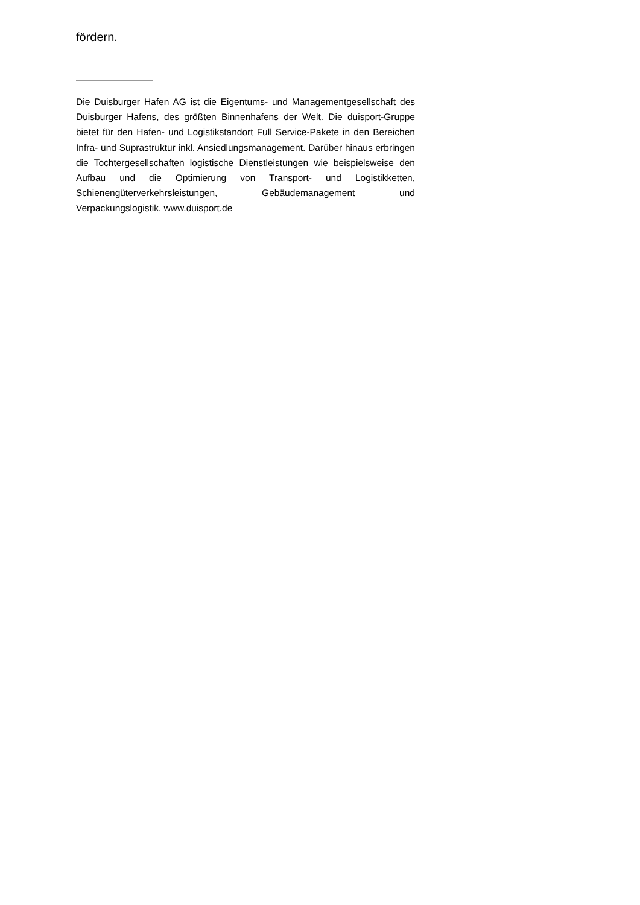fördern.
Die Duisburger Hafen AG ist die Eigentums- und Managementgesellschaft des Duisburger Hafens, des größten Binnenhafens der Welt. Die duisport-Gruppe bietet für den Hafen- und Logistikstandort Full Service-Pakete in den Bereichen Infra- und Suprastruktur inkl. Ansiedlungsmanagement. Darüber hinaus erbringen die Tochtergesellschaften logistische Dienstleistungen wie beispielsweise den Aufbau und die Optimierung von Transport- und Logistikketten, Schienengüterverkehrsleistungen, Gebäudemanagement und Verpackungslogistik. www.duisport.de